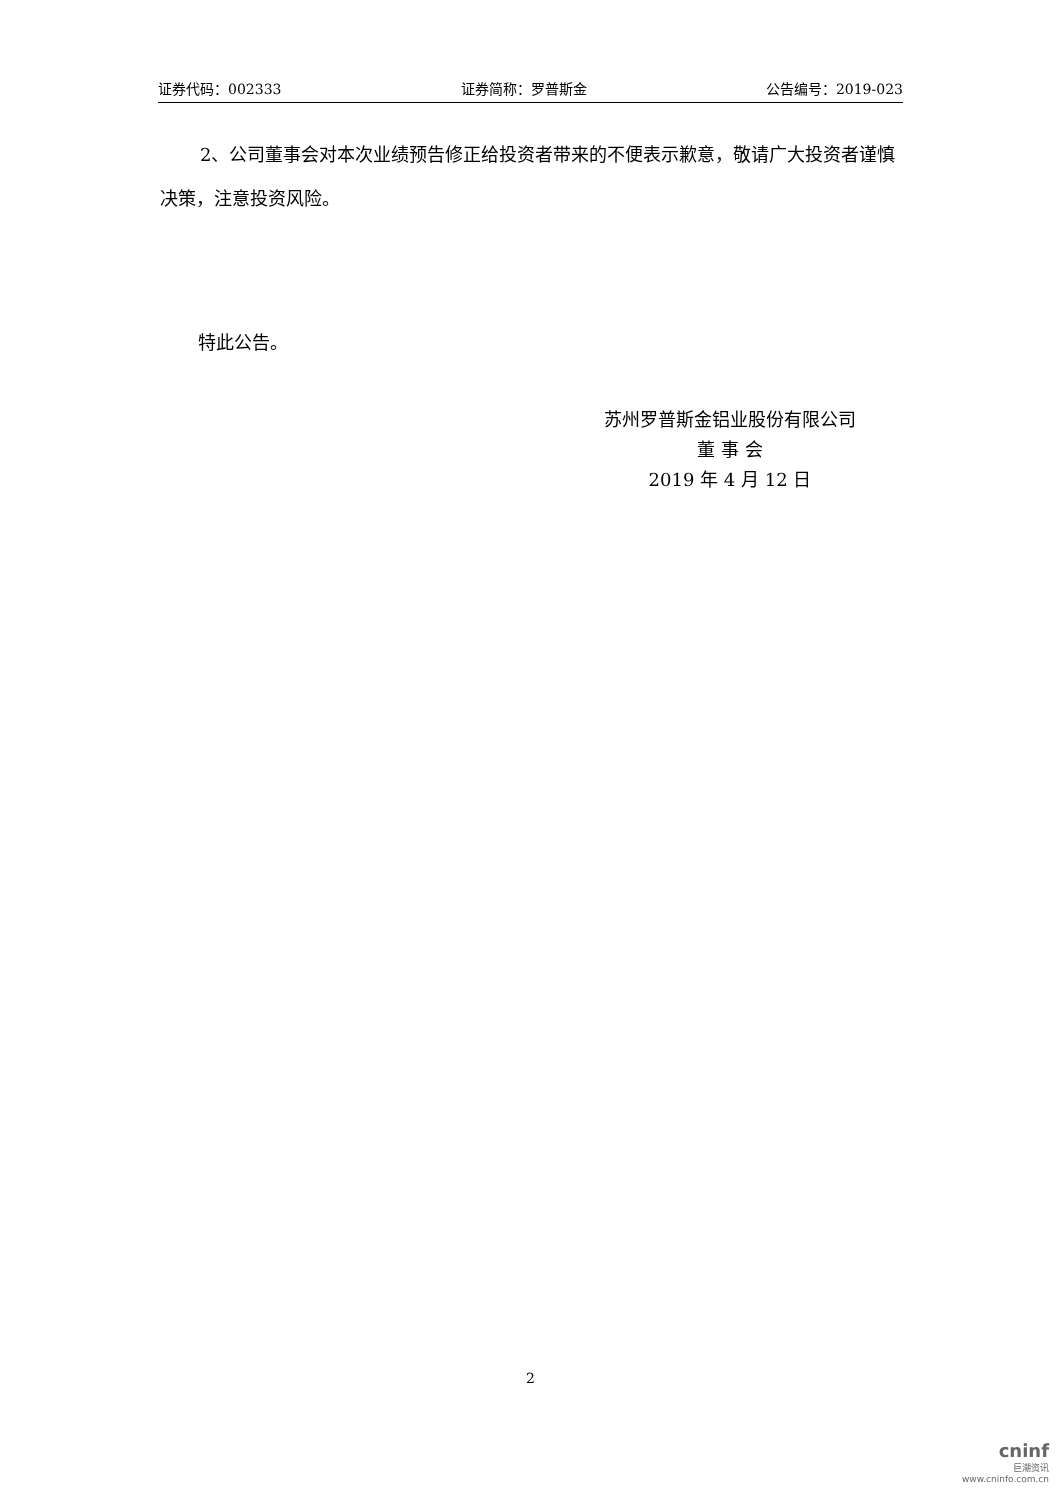证券代码：002333 证券简称：罗普斯金 公告编号：2019-023
2、公司董事会对本次业绩预告修正给投资者带来的不便表示歉意，敬请广大投资者谨慎决策，注意投资风险。
特此公告。
苏州罗普斯金铝业股份有限公司
董 事 会
2019 年 4 月 12 日
2
cninf
巨潮资讯
www.cninfo.com.cn